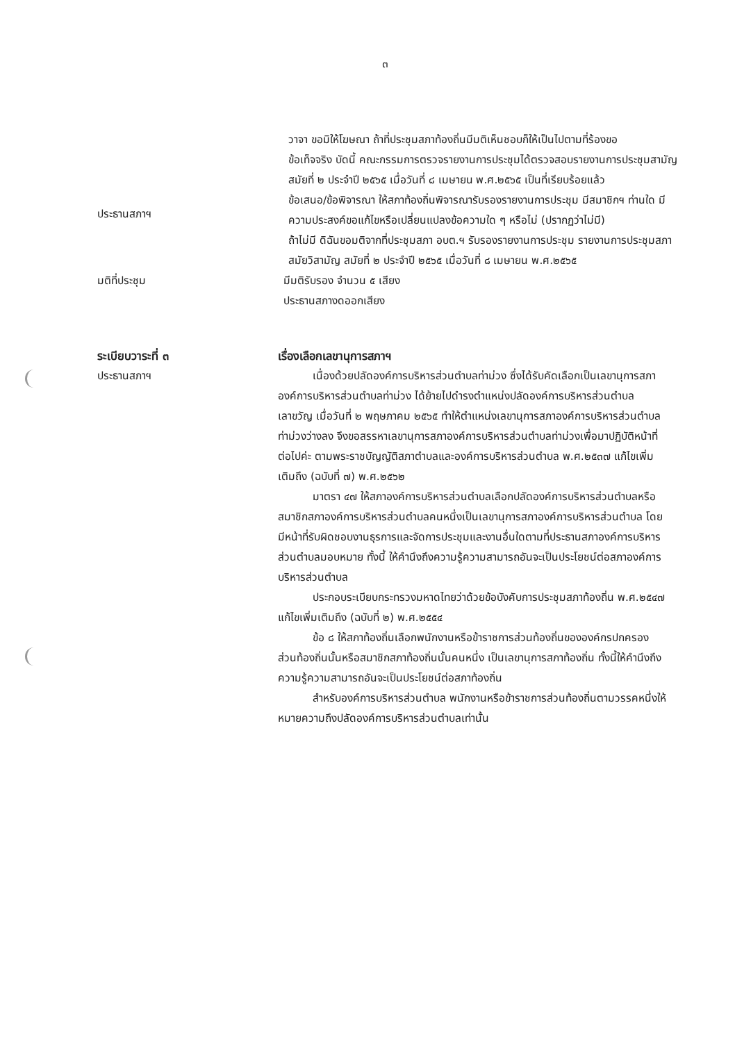๓
วาจา ขอมิให้โฆษณา ถ้าที่ประชุมสภาท้องถิ่นมีมติเห็นชอบก็ให้เป็นไปตามที่ร้องขอ
ข้อเท็จจริง บัดนี้ คณะกรรมการตรวจรายงานการประชุมได้ตรวจสอบรายงานการประชุมสามัญ สมัยที่ ๒ ประจำปี ๒๕๖๕ เมื่อวันที่ ๘ เมษายน พ.ศ.๒๕๖๕ เป็นที่เรียบร้อยแล้ว
ประธานสภาฯ
ข้อเสนอ/ข้อพิจารณา ให้สภาท้องถิ่นพิจารณารับรองรายงานการประชุม มีสมาชิกฯ ท่านใด มีความประสงค์ขอแก้ไขหรือเปลี่ยนแปลงข้อความใด ๆ หรือไม่ (ปรากฏว่าไม่มี)
ถ้าไม่มี ดิฉันขอมติจากที่ประชุมสภา อบต.ฯ รับรองรายงานการประชุม รายงานการประชุมสภาสมัยวิสามัญ สมัยที่ ๒ ประจำปี ๒๕๖๕ เมื่อวันที่ ๘ เมษายน พ.ศ.๒๕๖๕
มติที่ประชุม มีมติรับรอง จำนวน ๕ เสียง
ประธานสภางดออกเสียง
ระเบียบวาระที่ ๓
ประธานสภาฯ
เรื่องเลือกเลขานุการสภาฯ
เนื่องด้วยปลัดองค์การบริหารส่วนตำบลท่าม่วง ซึ่งได้รับคัดเลือกเป็นเลขานุการสภาองค์การบริหารส่วนตำบลท่าม่วง ได้ย้ายไปดำรงตำแหน่งปลัดองค์การบริหารส่วนตำบลเลาขวัญ เมื่อวันที่ ๒ พฤษภาคม ๒๕๖๕ ทำให้ตำแหน่งเลขานุการสภาองค์การบริหารส่วนตำบลท่าม่วงว่างลง จึงขอสรรหาเลขานุการสภาองค์การบริหารส่วนตำบลท่าม่วงเพื่อมาปฏิบัติหน้าที่ต่อไปค่ะ ตามพระราชบัญญัติสภาตำบลและองค์การบริหารส่วนตำบล พ.ศ.๒๕๓๗ แก้ไขเพิ่มเติมถึง (ฉบับที่ ๗) พ.ศ.๒๕๖๒
มาตรา ๔๗ ให้สภาองค์การบริหารส่วนตำบลเลือกปลัดองค์การบริหารส่วนตำบลหรือสมาชิกสภาองค์การบริหารส่วนตำบลคนหนึ่งเป็นเลขานุการสภาองค์การบริหารส่วนตำบล โดยมีหน้าที่รับผิดชอบงานธุรการและจัดการประชุมและงานอื่นใดตามที่ประธานสภาองค์การบริหารส่วนตำบลมอบหมาย ทั้งนี้ ให้คำนึงถึงความรู้ความสามารถอันจะเป็นประโยชน์ต่อสภาองค์การบริหารส่วนตำบล
ประกอบระเบียบกระทรวงมหาดไทยว่าด้วยข้อบังคับการประชุมสภาท้องถิ่น พ.ศ.๒๕๔๗ แก้ไขเพิ่มเติมถึง (ฉบับที่ ๒) พ.ศ.๒๕๕๔
ข้อ ๘ ให้สภาท้องถิ่นเลือกพนักงานหรือข้าราชการส่วนท้องถิ่นขององค์กรปกครองส่วนท้องถิ่นนั้นหรือสมาชิกสภาท้องถิ่นนั้นคนหนึ่ง เป็นเลขานุการสภาท้องถิ่น ทั้งนี้ให้คำนึงถึงความรู้ความสามารถอันจะเป็นประโยชน์ต่อสภาท้องถิ่น
สำหรับองค์การบริหารส่วนตำบล พนักงานหรือข้าราชการส่วนท้องถิ่นตามวรรคหนึ่งให้หมายความถึงปลัดองค์การบริหารส่วนตำบลเท่านั้น